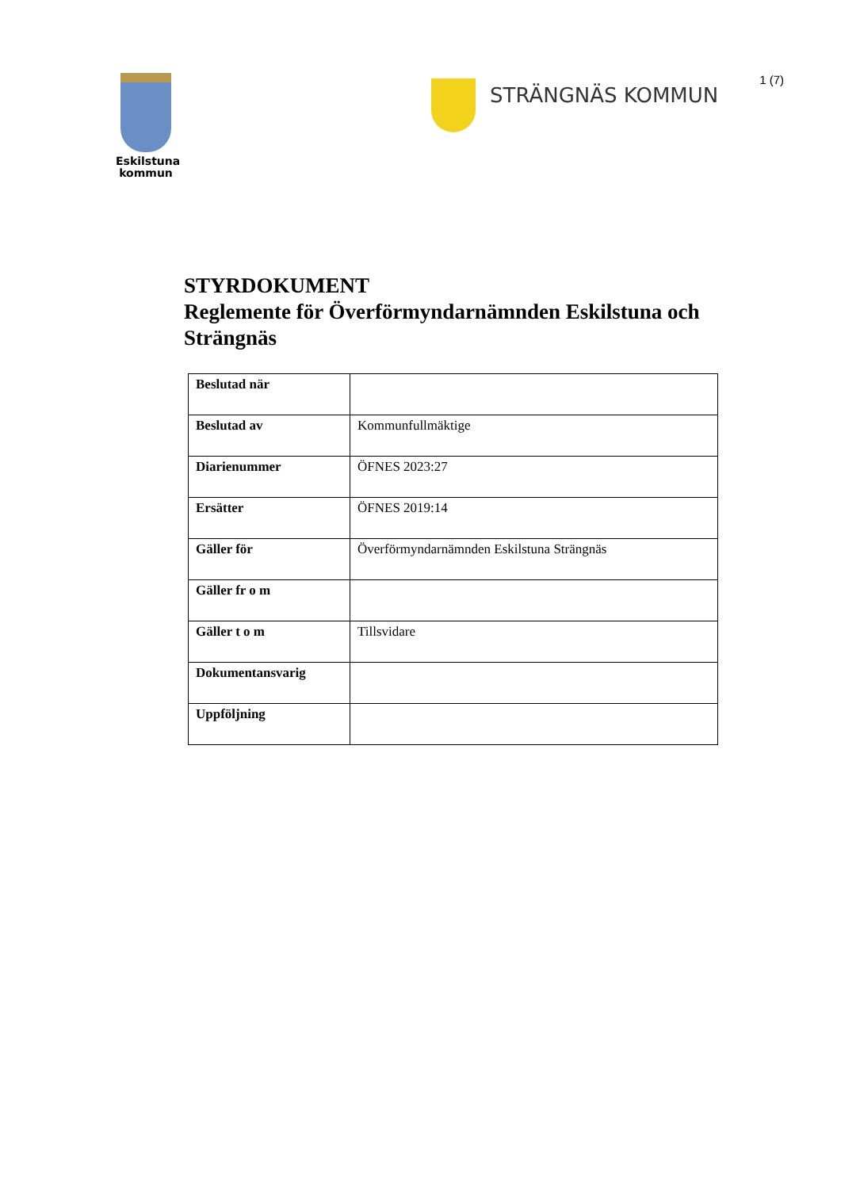1 (7)
Eskilstuna
kommun
STRÄNGNÄS KOMMUN
STYRDOKUMENT
Reglemente för Överförmyndarnämnden Eskilstuna och Strängnäs
| Beslutad när | |
| Beslutad av | Kommunfullmäktige |
| Diarienummer | ÖFNES 2023:27 |
| Ersätter | ÖFNES 2019:14 |
| Gäller för | Överförmyndarnämnden Eskilstuna Strängnäs |
| Gäller fr o m | |
| Gäller t o m | Tillsvidare |
| Dokumentansvarig | |
| Uppföljning | |